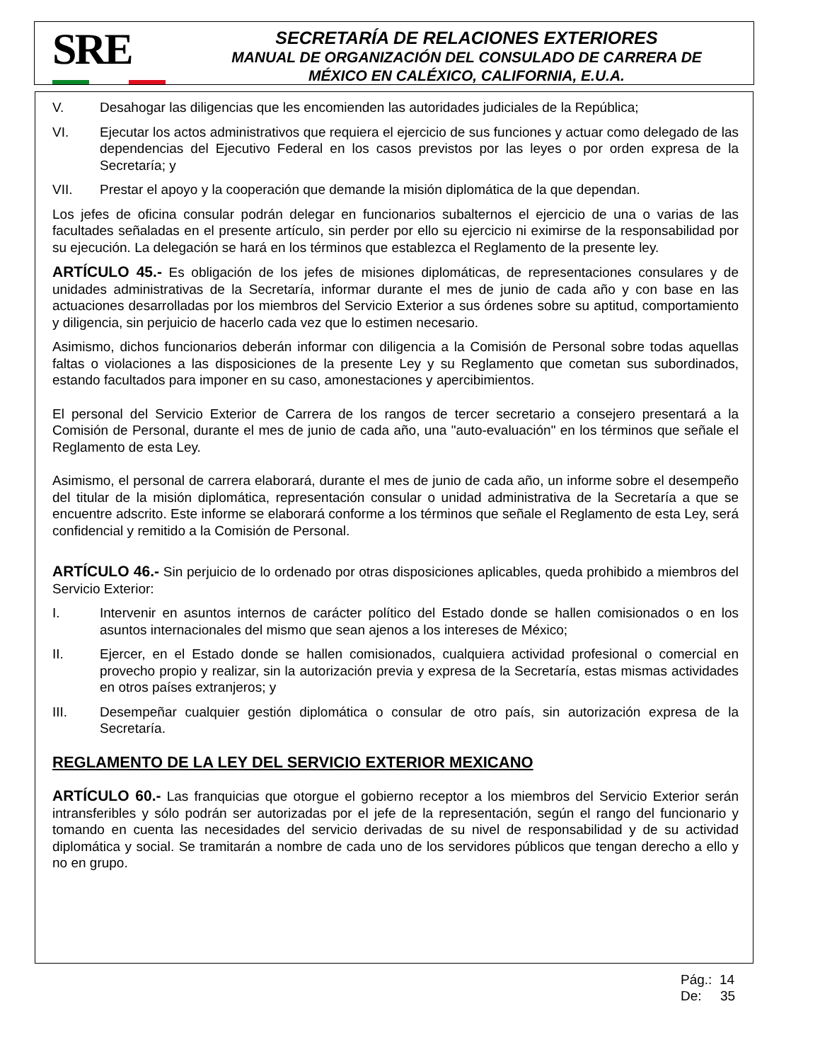SRE
SECRETARÍA DE RELACIONES EXTERIORES
MANUAL DE ORGANIZACIÓN DEL CONSULADO DE CARRERA DE
MÉXICO EN CALÉXICO, CALIFORNIA, E.U.A.
V. Desahogar las diligencias que les encomienden las autoridades judiciales de la República;
VI. Ejecutar los actos administrativos que requiera el ejercicio de sus funciones y actuar como delegado de las dependencias del Ejecutivo Federal en los casos previstos por las leyes o por orden expresa de la Secretaría; y
VII. Prestar el apoyo y la cooperación que demande la misión diplomática de la que dependan.
Los jefes de oficina consular podrán delegar en funcionarios subalternos el ejercicio de una o varias de las facultades señaladas en el presente artículo, sin perder por ello su ejercicio ni eximirse de la responsabilidad por su ejecución. La delegación se hará en los términos que establezca el Reglamento de la presente ley.
ARTÍCULO 45.- Es obligación de los jefes de misiones diplomáticas, de representaciones consulares y de unidades administrativas de la Secretaría, informar durante el mes de junio de cada año y con base en las actuaciones desarrolladas por los miembros del Servicio Exterior a sus órdenes sobre su aptitud, comportamiento y diligencia, sin perjuicio de hacerlo cada vez que lo estimen necesario.
Asimismo, dichos funcionarios deberán informar con diligencia a la Comisión de Personal sobre todas aquellas faltas o violaciones a las disposiciones de la presente Ley y su Reglamento que cometan sus subordinados, estando facultados para imponer en su caso, amonestaciones y apercibimientos.
El personal del Servicio Exterior de Carrera de los rangos de tercer secretario a consejero presentará a la Comisión de Personal, durante el mes de junio de cada año, una "auto-evaluación" en los términos que señale el Reglamento de esta Ley.
Asimismo, el personal de carrera elaborará, durante el mes de junio de cada año, un informe sobre el desempeño del titular de la misión diplomática, representación consular o unidad administrativa de la Secretaría a que se encuentre adscrito. Este informe se elaborará conforme a los términos que señale el Reglamento de esta Ley, será confidencial y remitido a la Comisión de Personal.
ARTÍCULO 46.- Sin perjuicio de lo ordenado por otras disposiciones aplicables, queda prohibido a miembros del Servicio Exterior:
I. Intervenir en asuntos internos de carácter político del Estado donde se hallen comisionados o en los asuntos internacionales del mismo que sean ajenos a los intereses de México;
II. Ejercer, en el Estado donde se hallen comisionados, cualquiera actividad profesional o comercial en provecho propio y realizar, sin la autorización previa y expresa de la Secretaría, estas mismas actividades en otros países extranjeros; y
III. Desempeñar cualquier gestión diplomática o consular de otro país, sin autorización expresa de la Secretaría.
REGLAMENTO DE LA LEY DEL SERVICIO EXTERIOR MEXICANO
ARTÍCULO 60.- Las franquicias que otorgue el gobierno receptor a los miembros del Servicio Exterior serán intransferibles y sólo podrán ser autorizadas por el jefe de la representación, según el rango del funcionario y tomando en cuenta las necesidades del servicio derivadas de su nivel de responsabilidad y de su actividad diplomática y social. Se tramitarán a nombre de cada uno de los servidores públicos que tengan derecho a ello y no en grupo.
Pág.: 14
De: 35